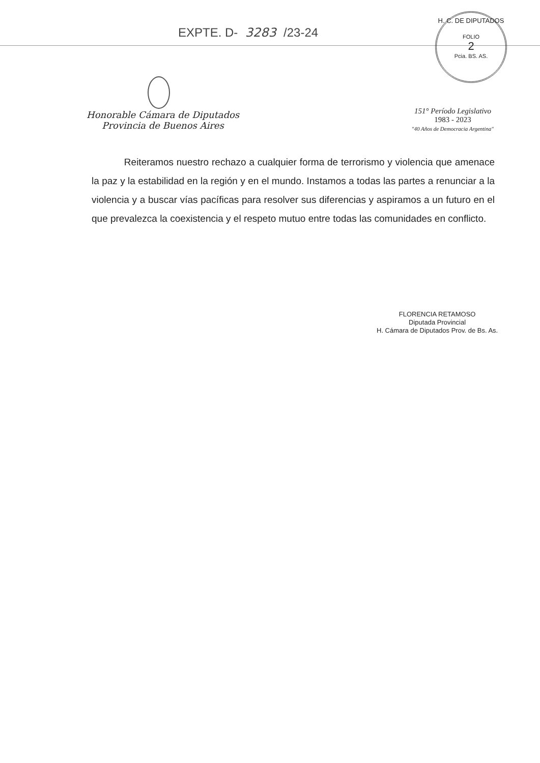EXPTE. D- 3283 /23-24
H. C. DE DIPUTADOS
FOLIO
2
Pcia. BS. AS.
Honorable Cámara de Diputados
Provincia de Buenos Aires
151° Período Legislativo
1983 - 2023
"40 Años de Democracia Argentina"
Reiteramos nuestro rechazo a cualquier forma de terrorismo y violencia que amenace la paz y la estabilidad en la región y en el mundo. Instamos a todas las partes a renunciar a la violencia y a buscar vías pacíficas para resolver sus diferencias y aspiramos a un futuro en el que prevalezca la coexistencia y el respeto mutuo entre todas las comunidades en conflicto.
FLORENCIA RETAMOSO
Diputada Provincial
H. Cámara de Diputados Prov. de Bs. As.